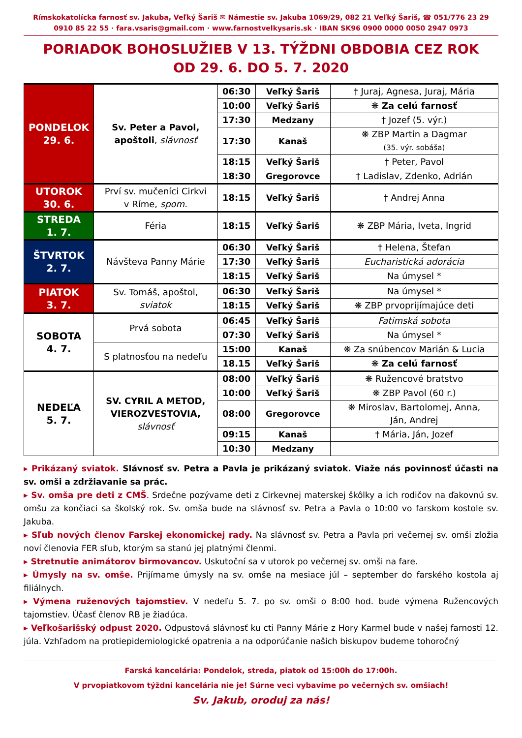Rímskokatolícka farnosť sv. Jakuba, Veľký Šariš ✉ Námestie sv. Jakuba 1069/29, 082 21 Veľký Šariš, ☎ 051/776 23 29
0910 85 22 55 · fara.vsaris@gmail.com · www.farnostvelkysaris.sk · IBAN SK96 0900 0000 0050 2947 0973
PORIADOK BOHOSLUŽIEB V 13. TÝŽDNI OBDOBIA CEZ ROK
OD 29. 6. DO 5. 7. 2020
| PONDELOK 29. 6. | Sv. Peter a Pavol, apoštoli , slávnosť | 06:30 | Veľký Šariš | † Juraj, Agnesa, Juraj, Mária |
| | | 10:00 | Veľký Šariš | ❋ Za celú farnosť |
| | | 17:30 | Medzany | † Jozef (5. výr.) |
| | | 17:30 | Kanaš | ❋ ZBP Martin a Dagmar (35. výr. sobáša) |
| | | 18:15 | Veľký Šariš | † Peter, Pavol |
| | | 18:30 | Gregorovce | † Ladislav, Zdenko, Adrián |
| UTOROK 30. 6. | Prví sv. mučeníci Cirkvi v Ríme, spom. | 18:15 | Veľký Šariš | † Andrej Anna |
| STREDA 1. 7. | Féria | 18:15 | Veľký Šariš | ❋ ZBP Mária, Iveta, Ingrid |
| ŠTVRTOK 2. 7. | Návšteva Panny Márie | 06:30 | Veľký Šariš | † Helena, Štefan |
| | | 17:30 | Veľký Šariš | Eucharistická adorácia |
| | | 18:15 | Veľký Šariš | Na úmysel * |
| PIATOK 3. 7. | Sv. Tomáš, apoštol, sviatok | 06:30 | Veľký Šariš | Na úmysel * |
| | | 18:15 | Veľký Šariš | ❋ ZBP prvoprijímajúce deti |
| SOBOTA 4. 7. | Prvá sobota | 06:45 | Veľký Šariš | Fatimská sobota |
| | | 07:30 | Veľký Šariš | Na úmysel * |
| | S platnosťou na nedeľu | 15:00 | Kanaš | ❋ Za snúbencov Marián & Lucia |
| | | 18.15 | Veľký Šariš | ❋ Za celú farnosť |
| NEDEĽA 5. 7. | SV. CYRIL A METOD, VIEROZVESTOVIA, slávnosť | 08:00 | Veľký Šariš | ❋ Ružencové bratstvo |
| | | 10:00 | Veľký Šariš | ❋ ZBP Pavol (60 r.) |
| | | 08:00 | Gregorovce | ❋ Miroslav, Bartolomej, Anna, Ján, Andrej |
| | | 09:15 | Kanaš | † Mária, Ján, Jozef |
| | | 10:30 | Medzany | |
▸ Prikázaný sviatok. Slávnosť sv. Petra a Pavla je prikázaný sviatok. Viaže nás povinnosť účasti na sv. omši a zdržiavanie sa prác.
▸ Sv. omša pre deti z CMŠ. Srdečne pozývame deti z Cirkevnej materskej škôlky a ich rodičov na ďakovnú sv. omšu za končiaci sa školský rok. Sv. omša bude na slávnosť sv. Petra a Pavla o 10:00 vo farskom kostole sv. Jakuba.
▸ Sľub nových členov Farskej ekonomickej rady. Na slávnosť sv. Petra a Pavla pri večernej sv. omši zložia noví členovia FER sľub, ktorým sa stanú jej platnými členmi.
▸ Stretnutie animátorov birmovancov. Uskutoční sa v utorok po večernej sv. omši na fare.
▸ Úmysly na sv. omše. Prijímame úmysly na sv. omše na mesiace júl – september do farského kostola aj filiálnych.
▸ Výmena ruženových tajomstiev. V nedeľu 5. 7. po sv. omši o 8:00 hod. bude výmena Ružencových tajomstiev. Účasť členov RB je žiadúca.
▸ Veľkošarišský odpust 2020. Odpustová slávnosť ku cti Panny Márie z Hory Karmel bude v našej farnosti 12. júla. Vzhľadom na protiepidemiologické opatrenia a na odporúčanie našich biskupov budeme tohoročný
Farská kancelária: Pondelok, streda, piatok od 15:00h do 17:00h.
V prvopiatkovom týždni kancelária nie je! Súrne veci vybavíme po večerných sv. omšiach!
Sv. Jakub, oroduj za nás!